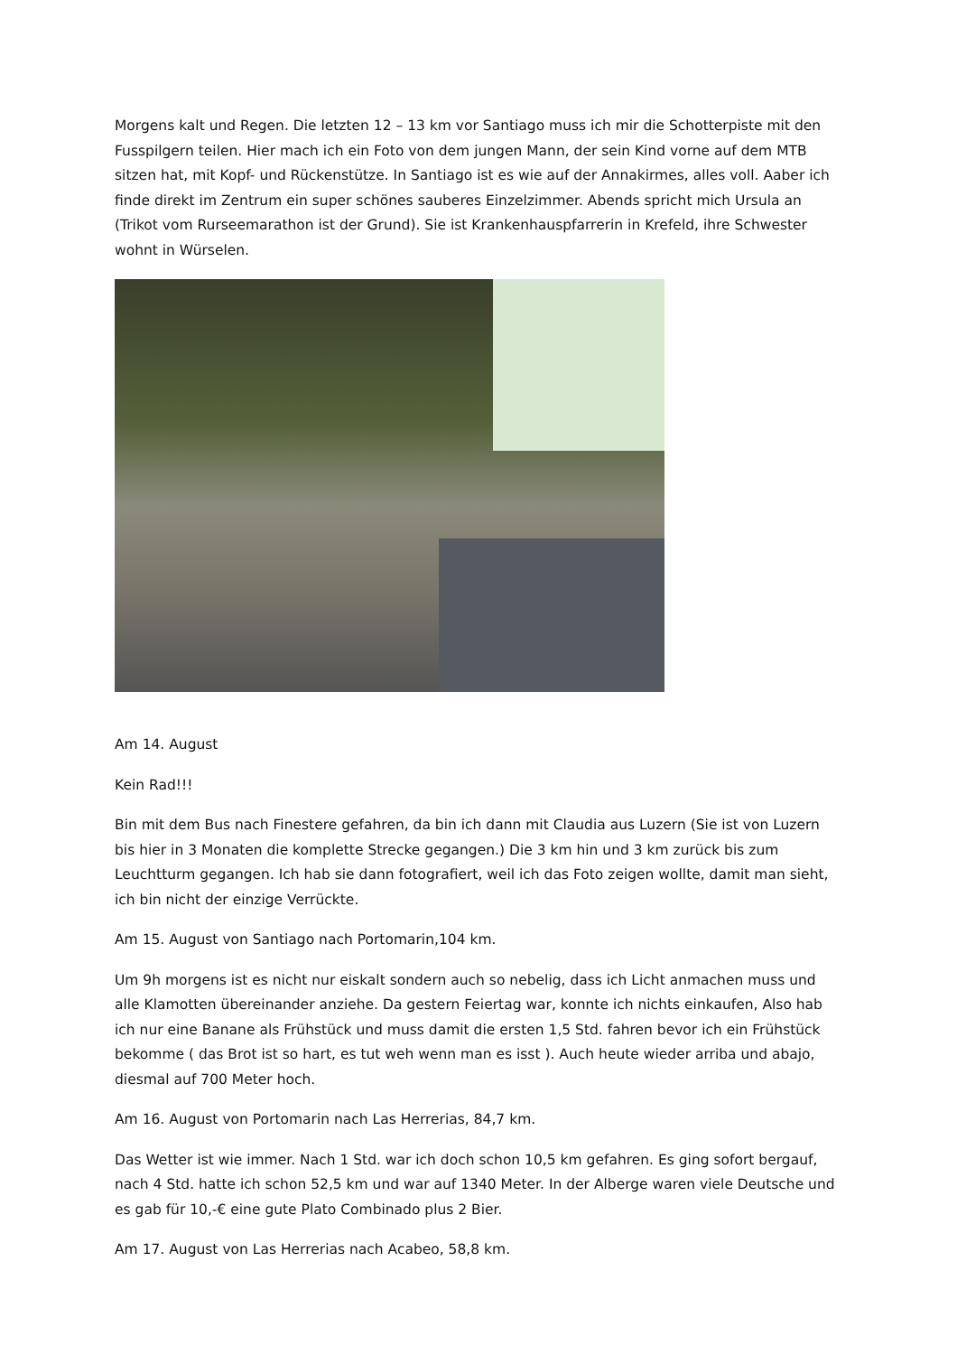Morgens kalt und Regen. Die letzten 12 – 13 km vor Santiago muss ich mir die Schotterpiste mit den Fusspilgern teilen. Hier mach ich ein Foto von dem jungen Mann, der sein Kind vorne auf dem MTB sitzen hat, mit Kopf- und Rückenstütze. In Santiago ist es wie auf der Annakirmes, alles voll. Aaber ich finde direkt im Zentrum ein super schönes sauberes Einzelzimmer. Abends spricht mich Ursula an (Trikot vom Rurseemarathon ist der Grund). Sie ist Krankenhauspfarrerin in Krefeld, ihre Schwester wohnt in Würselen.
Am 14. August
Kein Rad!!!
Bin mit dem Bus nach Finestere gefahren, da bin ich dann mit Claudia aus Luzern (Sie ist von Luzern bis hier in 3 Monaten die komplette Strecke gegangen.) Die 3 km hin und 3 km zurück bis zum Leuchtturm gegangen. Ich hab sie dann fotografiert, weil ich das Foto zeigen wollte, damit man sieht, ich bin nicht der einzige Verrückte.
Am 15. August von Santiago nach Portomarin,104 km.
Um 9h morgens ist es nicht nur eiskalt sondern auch so nebelig, dass ich Licht anmachen muss und alle Klamotten übereinander anziehe. Da gestern Feiertag war, konnte ich nichts einkaufen, Also hab ich nur eine Banane als Frühstück und muss damit die ersten 1,5 Std. fahren bevor ich ein Frühstück bekomme ( das Brot ist so hart, es tut weh wenn man es isst ). Auch heute wieder arriba und abajo, diesmal auf 700 Meter hoch.
Am 16. August von Portomarin nach Las Herrerias, 84,7 km.
Das Wetter ist wie immer. Nach 1 Std. war ich doch schon 10,5 km gefahren. Es ging sofort bergauf, nach 4 Std. hatte ich schon 52,5 km und war auf 1340 Meter. In der Alberge waren viele Deutsche und es gab für 10,-€ eine gute Plato Combinado plus 2 Bier.
Am 17. August von Las Herrerias nach Acabeo, 58,8 km.